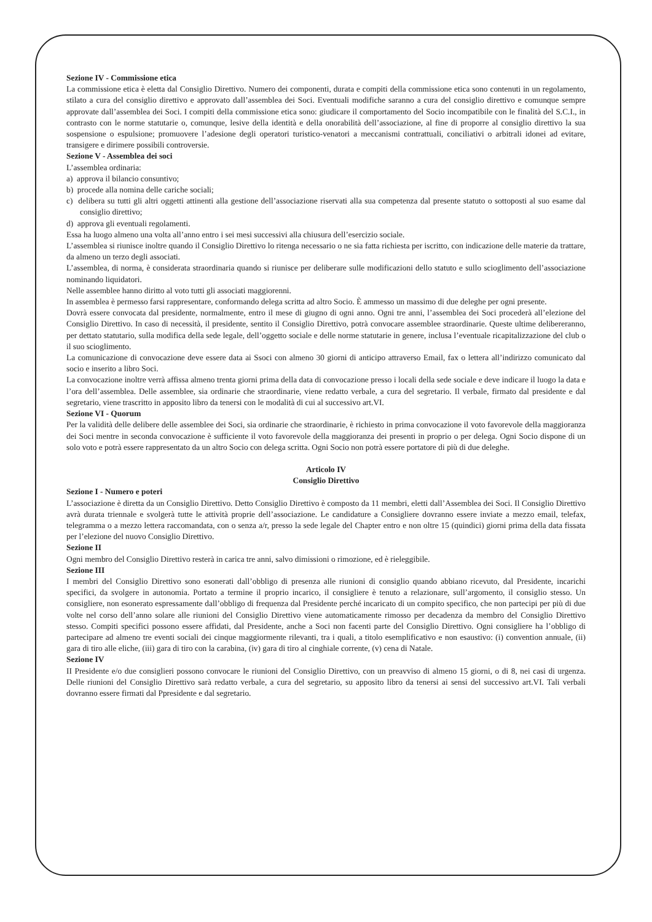Sezione IV - Commissione etica
La commissione etica è eletta dal Consiglio Direttivo. Numero dei componenti, durata e compiti della commissione etica sono contenuti in un regolamento, stilato a cura del consiglio direttivo e approvato dall’assemblea dei Soci. Eventuali modifiche saranno a cura del consiglio direttivo e comunque sempre approvate dall’assemblea dei Soci. I compiti della commissione etica sono: giudicare il comportamento del Socio incompatibile con le finalità del S.C.I., in contrasto con le norme statutarie o, comunque, lesive della identità e della onorabilità dell’associazione, al fine di proporre al consiglio direttivo la sua sospensione o espulsione; promuovere l’adesione degli operatori turistico-venatori a meccanismi contrattuali, conciliativi o arbitrali idonei ad evitare, transigere e dirimere possibili controversie.
Sezione V - Assemblea dei soci
L’assemblea ordinaria:
a) approva il bilancio consuntivo;
b) procede alla nomina delle cariche sociali;
c) delibera su tutti gli altri oggetti attinenti alla gestione dell’associazione riservati alla sua competenza dal presente statuto o sottoposti al suo esame dal consiglio direttivo;
d) approva gli eventuali regolamenti.
Essa ha luogo almeno una volta all’anno entro i sei mesi successivi alla chiusura dell’esercizio sociale.
L’assemblea si riunisce inoltre quando il Consiglio Direttivo lo ritenga necessario o ne sia fatta richiesta per iscritto, con indicazione delle materie da trattare, da almeno un terzo degli associati.
L’assemblea, di norma, è considerata straordinaria quando si riunisce per deliberare sulle modificazioni dello statuto e sullo scioglimento dell’associazione nominando liquidatori.
Nelle assemblee hanno diritto al voto tutti gli associati maggiorenni.
In assemblea è permesso farsi rappresentare, conformando delega scritta ad altro Socio. È ammesso un massimo di due deleghe per ogni presente.
Dovrà essere convocata dal presidente, normalmente, entro il mese di giugno di ogni anno. Ogni tre anni, l’assemblea dei Soci procederà all’elezione del Consiglio Direttivo. In caso di necessità, il presidente, sentito il Consiglio Direttivo, potrà convocare assemblee straordinarie. Queste ultime delibereranno, per dettato statutario, sulla modifica della sede legale, dell’oggetto sociale e delle norme statutarie in genere, inclusa l’eventuale ricapitalizzazione del club o il suo scioglimento.
La comunicazione di convocazione deve essere data ai Ssoci con almeno 30 giorni di anticipo attraverso Email, fax o lettera all’indirizzo comunicato dal socio e inserito a libro Soci.
La convocazione inoltre verrà affissa almeno trenta giorni prima della data di convocazione presso i locali della sede sociale e deve indicare il luogo la data e l’ora dell’assemblea. Delle assemblee, sia ordinarie che straordinarie, viene redatto verbale, a cura del segretario. Il verbale, firmato dal presidente e dal segretario, viene trascritto in apposito libro da tenersi con le modalità di cui al successivo art.VI.
Sezione VI - Quorum
Per la validità delle delibere delle assemblee dei Soci, sia ordinarie che straordinarie, è richiesto in prima convocazione il voto favorevole della maggioranza dei Soci mentre in seconda convocazione è sufficiente il voto favorevole della maggioranza dei presenti in proprio o per delega. Ogni Socio dispone di un solo voto e potrà essere rappresentato da un altro Socio con delega scritta. Ogni Socio non potrà essere portatore di più di due deleghe.
Articolo IV
Consiglio Direttivo
Sezione I - Numero e poteri
L’associazione è diretta da un Consiglio Direttivo. Detto Consiglio Direttivo è composto da 11 membri, eletti dall’Assemblea dei Soci. Il Consiglio Direttivo avrà durata triennale e svolgerà tutte le attività proprie dell’associazione. Le candidature a Consigliere dovranno essere inviate a mezzo email, telefax, telegramma o a mezzo lettera raccomandata, con o senza a/r, presso la sede legale del Chapter entro e non oltre 15 (quindici) giorni prima della data fissata per l’elezione del nuovo Consiglio Direttivo.
Sezione II
Ogni membro del Consiglio Direttivo resterà in carica tre anni, salvo dimissioni o rimozione, ed è rieleggibile.
Sezione III
I membri del Consiglio Direttivo sono esonerati dall’obbligo di presenza alle riunioni di consiglio quando abbiano ricevuto, dal Presidente, incarichi specifici, da svolgere in autonomia. Portato a termine il proprio incarico, il consigliere è tenuto a relazionare, sull’argomento, il consiglio stesso. Un consigliere, non esonerato espressamente dall’obbligo di frequenza dal Presidente perché incaricato di un compito specifico, che non partecipi per più di due volte nel corso dell’anno solare alle riunioni del Consiglio Direttivo viene automaticamente rimosso per decadenza da membro del Consiglio Direttivo stesso. Compiti specifici possono essere affidati, dal Presidente, anche a Soci non facenti parte del Consiglio Direttivo. Ogni consigliere ha l’obbligo di partecipare ad almeno tre eventi sociali dei cinque maggiormente rilevanti, tra i quali, a titolo esemplificativo e non esaustivo: (i) convention annuale, (ii) gara di tiro alle eliche, (iii) gara di tiro con la carabina, (iv) gara di tiro al cinghiale corrente, (v) cena di Natale.
Sezione IV
II Presidente e/o due consiglieri possono convocare le riunioni del Consiglio Direttivo, con un preavviso di almeno 15 giorni, o di 8, nei casi di urgenza. Delle riunioni del Consiglio Direttivo sarà redatto verbale, a cura del segretario, su apposito libro da tenersi ai sensi del successivo art.VI. Tali verbali dovranno essere firmati dal Ppresidente e dal segretario.